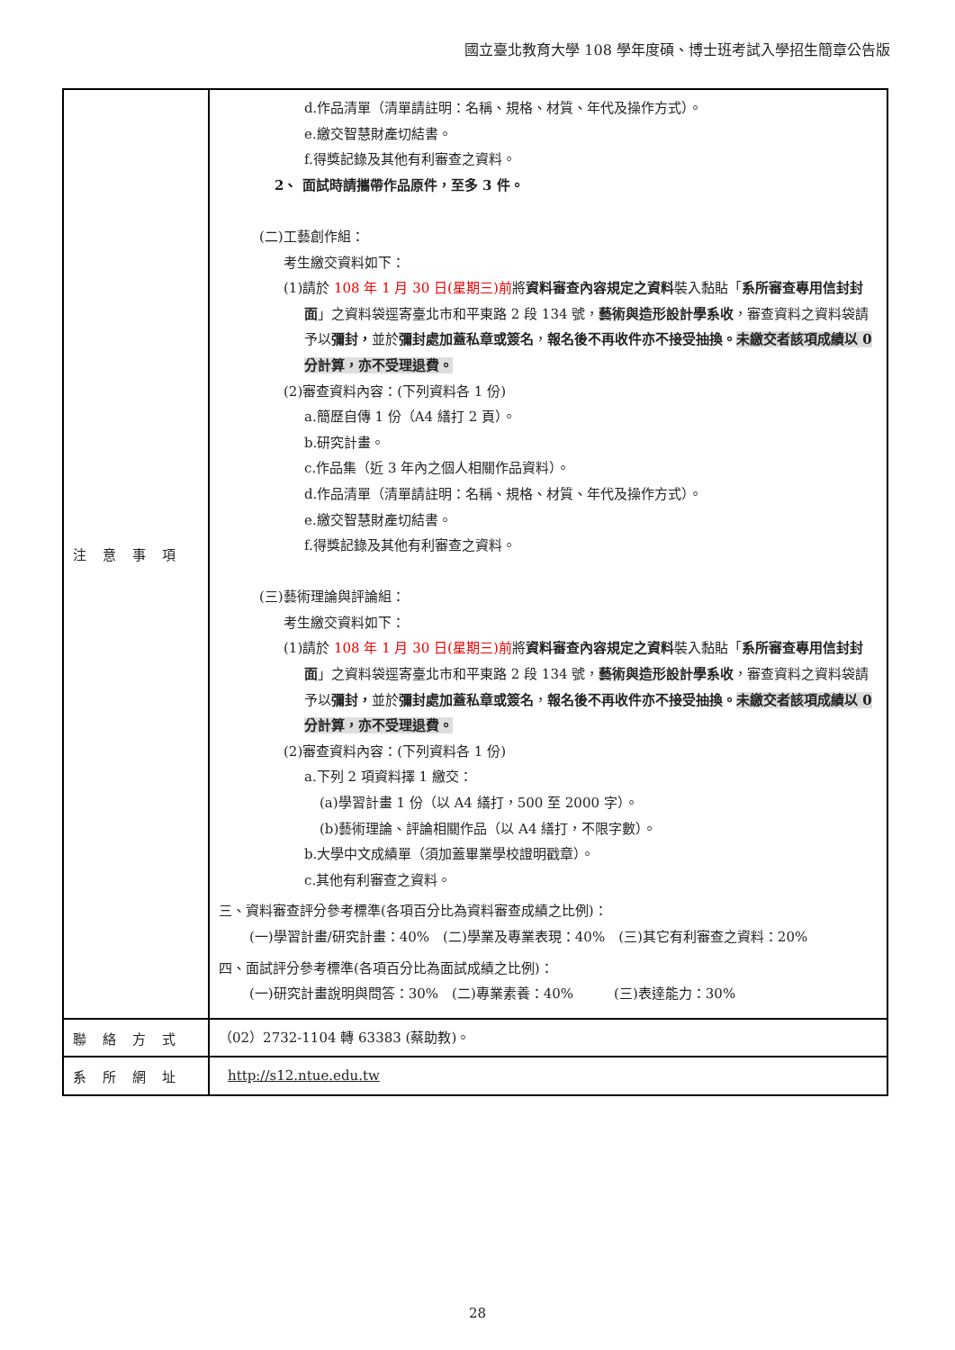國立臺北教育大學 108 學年度碩、博士班考試入學招生簡章公告版
| 注意事項 | d.作品清單（清單請註明：名稱、規格、材質、年代及操作方式）。 e.繳交智慧財產切結書。 f.得獎記錄及其他有利審查之資料。 2、 面試時請攜帶作品原件，至多 3 件。 (二)工藝創作組： 考生繳交資料如下： (1)請於 108 年 1 月 30 日(星期三)前 將 資料審查內容規定之資料 裝入黏貼「 系所審查專用信封封面 」之資料袋逕寄臺北市和平東路 2 段 134 號， 藝術與造形設計學系收 ，審查資料之資料袋請予以 彌封， 並於 彌封處加蓋私章或簽名 ， 報名後不再收件亦不接受抽換。 未繳交者該項成績以 0 分計算，亦不受理退費。 (2)審查資料內容：(下列資料各 1 份) a.簡歷自傳 1 份（A4 繕打 2 頁）。 b.研究計畫。 c.作品集（近 3 年內之個人相關作品資料）。 d.作品清單（清單請註明：名稱、規格、材質、年代及操作方式）。 e.繳交智慧財產切結書。 f.得獎記錄及其他有利審查之資料。 (三)藝術理論與評論組： 考生繳交資料如下： (1)請於 108 年 1 月 30 日(星期三)前 將 資料審查內容規定之資料 裝入黏貼「 系所審查專用信封封面 」之資料袋逕寄臺北市和平東路 2 段 134 號， 藝術與造形設計學系收 ，審查資料之資料袋請予以 彌封， 並於 彌封處加蓋私章或簽名 ， 報名後不再收件亦不接受抽換。 未繳交者該項成績以 0 分計算，亦不受理退費。 (2)審查資料內容：(下列資料各 1 份) a.下列 2 項資料擇 1 繳交： (a)學習計畫 1 份（以 A4 繕打，500 至 2000 字）。 (b)藝術理論、評論相關作品（以 A4 繕打，不限字數）。 b.大學中文成績單（須加蓋畢業學校證明戳章）。 c.其他有利審查之資料。 三、資料審查評分參考標準(各項百分比為資料審查成績之比例)： (一)學習計畫/研究計畫：40% (二)學業及專業表現：40% (三)其它有利審查之資料：20% 四、面試評分參考標準(各項百分比為面試成績之比例)： (一)研究計畫說明與問答：30% (二)專業素養：40% (三)表達能力：30% |
| 聯絡方式 | （02）2732-1104 轉 63383 (蔡助教)。 |
| 系所網址 | http://s12.ntue.edu.tw |
28